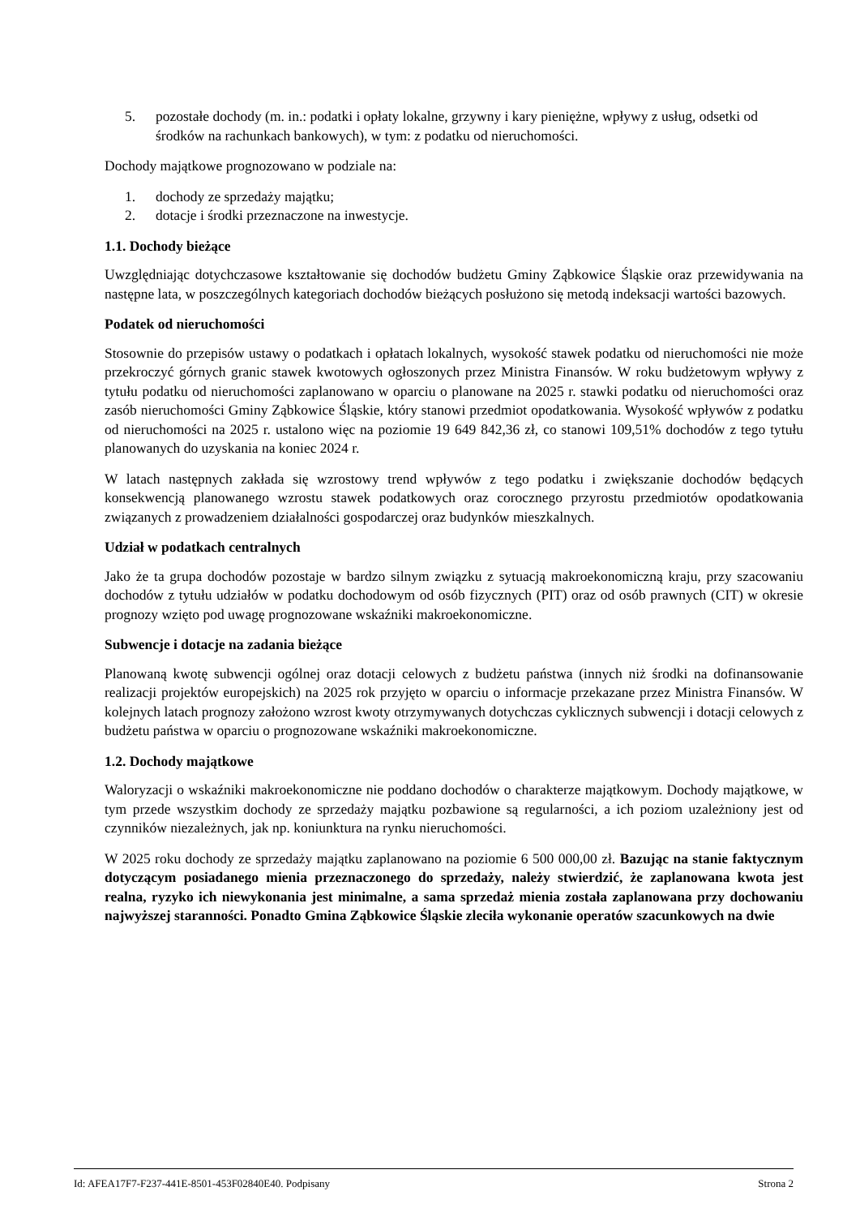5. pozostałe dochody (m. in.: podatki i opłaty lokalne, grzywny i kary pieniężne, wpływy z usług, odsetki od środków na rachunkach bankowych), w tym: z podatku od nieruchomości.
Dochody majątkowe prognozowano w podziale na:
1. dochody ze sprzedaży majątku;
2. dotacje i środki przeznaczone na inwestycje.
1.1. Dochody bieżące
Uwzględniając dotychczasowe kształtowanie się dochodów budżetu Gminy Ząbkowice Śląskie oraz przewidywania na następne lata, w poszczególnych kategoriach dochodów bieżących posłużono się metodą indeksacji wartości bazowych.
Podatek od nieruchomości
Stosownie do przepisów ustawy o podatkach i opłatach lokalnych, wysokość stawek podatku od nieruchomości nie może przekroczyć górnych granic stawek kwotowych ogłoszonych przez Ministra Finansów. W roku budżetowym wpływy z tytułu podatku od nieruchomości zaplanowano w oparciu o planowane na 2025 r. stawki podatku od nieruchomości oraz zasób nieruchomości Gminy Ząbkowice Śląskie, który stanowi przedmiot opodatkowania. Wysokość wpływów z podatku od nieruchomości na 2025 r. ustalono więc na poziomie 19 649 842,36 zł, co stanowi 109,51% dochodów z tego tytułu planowanych do uzyskania na koniec 2024 r.
W latach następnych zakłada się wzrostowy trend wpływów z tego podatku i zwiększanie dochodów będących konsekwencją planowanego wzrostu stawek podatkowych oraz corocznego przyrostu przedmiotów opodatkowania związanych z prowadzeniem działalności gospodarczej oraz budynków mieszkalnych.
Udział w podatkach centralnych
Jako że ta grupa dochodów pozostaje w bardzo silnym związku z sytuacją makroekonomiczną kraju, przy szacowaniu dochodów z tytułu udziałów w podatku dochodowym od osób fizycznych (PIT) oraz od osób prawnych (CIT) w okresie prognozy wzięto pod uwagę prognozowane wskaźniki makroekonomiczne.
Subwencje i dotacje na zadania bieżące
Planowaną kwotę subwencji ogólnej oraz dotacji celowych z budżetu państwa (innych niż środki na dofinansowanie realizacji projektów europejskich) na 2025 rok przyjęto w oparciu o informacje przekazane przez Ministra Finansów. W kolejnych latach prognozy założono wzrost kwoty otrzymywanych dotychczas cyklicznych subwencji i dotacji celowych z budżetu państwa w oparciu o prognozowane wskaźniki makroekonomiczne.
1.2. Dochody majątkowe
Waloryzacji o wskaźniki makroekonomiczne nie poddano dochodów o charakterze majątkowym. Dochody majątkowe, w tym przede wszystkim dochody ze sprzedaży majątku pozbawione są regularności, a ich poziom uzależniony jest od czynników niezależnych, jak np. koniunktura na rynku nieruchomości.
W 2025 roku dochody ze sprzedaży majątku zaplanowano na poziomie 6 500 000,00 zł. Bazując na stanie faktycznym dotyczącym posiadanego mienia przeznaczonego do sprzedaży, należy stwierdzić, że zaplanowana kwota jest realna, ryzyko ich niewykonania jest minimalne, a sama sprzedaż mienia została zaplanowana przy dochowaniu najwyższej staranności. Ponadto Gmina Ząbkowice Śląskie zleciła wykonanie operatów szacunkowych na dwie
Id: AFEA17F7-F237-441E-8501-453F02840E40. Podpisany Strona 2